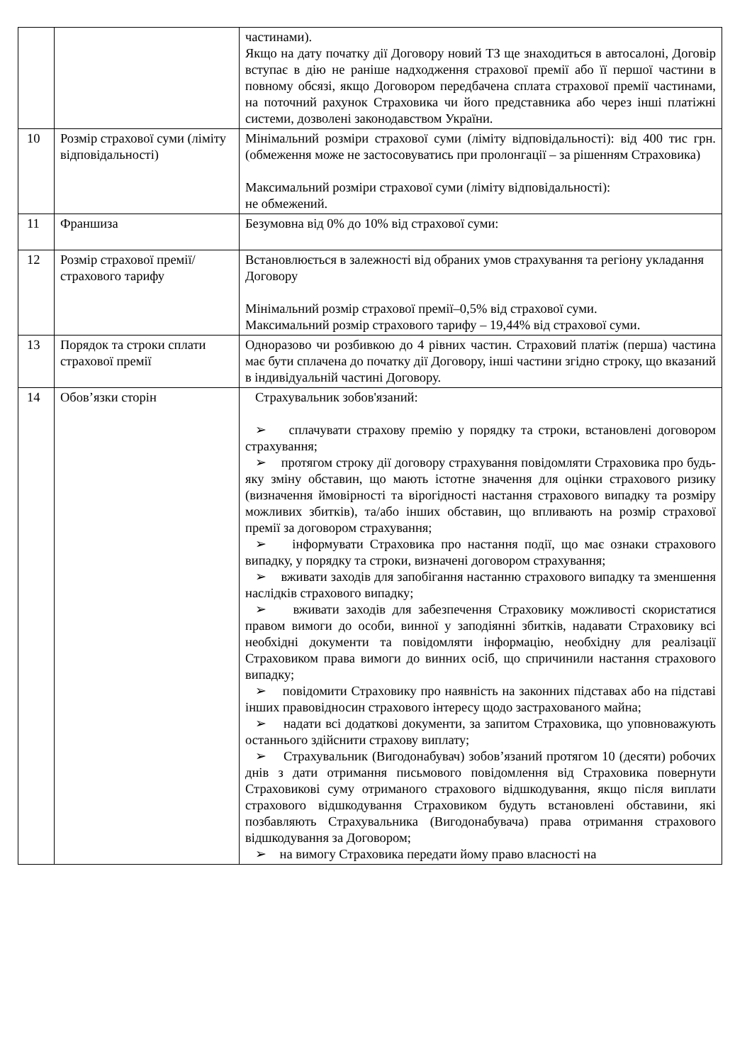| | | частинами). Якщо на дату початку дії Договору новий ТЗ ще знаходиться в автосалоні, Договір вступає в дію не раніше надходження страхової премії або її першої частини в повному обсязі, якщо Договором передбачена сплата страхової премії частинами, на поточний рахунок Страховика чи його представника або через інші платіжні системи, дозволені законодавством України. |
| 10 | Розмір страхової суми (ліміту відповідальності) | Мінімальний розміри страхової суми (ліміту відповідальності): від 400 тис грн.(обмеження може не застосовуватись при пролонгації – за рішенням Страховика) Максимальний розміри страхової суми (ліміту відповідальності): не обмежений. |
| 11 | Франшиза | Безумовна від 0% до 10% від страхової суми: |
| 12 | Розмір страхової премії/ страхового тарифу | Встановлюється в залежності від обраних умов страхування та регіону укладання Договору Мінімальний розмір страхової премії–0,5% від страхової суми. Максимальний розмір страхового тарифу – 19,44% від страхової суми. |
| 13 | Порядок та строки сплати страхової премії | Одноразово чи розбивкою до 4 рівних частин. Страховий платіж (перша) частина має бути сплачена до початку дії Договору, інші частини згідно строку, що вказаний в індивідуальній частині Договору. |
| 14 | Обов’язки сторін | Страхувальник зобов'язаний: ➢ сплачувати страхову премію у порядку та строки, встановлені договором страхування; ➢ протягом строку дії договору страхування повідомляти Страховика про будь-яку зміну обставин, що мають істотне значення для оцінки страхового ризику (визначення ймовірності та вірогідності настання страхового випадку та розміру можливих збитків), та/або інших обставин, що впливають на розмір страхової премії за договором страхування; ➢ інформувати Страховика про настання події, що має ознаки страхового випадку, у порядку та строки, визначені договором страхування; ➢ вживати заходів для запобігання настанню страхового випадку та зменшення наслідків страхового випадку; ➢ вживати заходів для забезпечення Страховику можливості скористатися правом вимоги до особи, винної у заподіянні збитків, надавати Страховику всі необхідні документи та повідомляти інформацію, необхідну для реалізації Страховиком права вимоги до винних осіб, що спричинили настання страхового випадку; ➢ повідомити Страховику про наявність на законних підставах або на підставі інших правовідносин страхового інтересу щодо застрахованого майна; ➢ надати всі додаткові документи, за запитом Страховика, що уповноважують останнього здійснити страхову виплату; ➢ Страхувальник (Вигодонабувач) зобов’язаний протягом 10 (десяти) робочих днів з дати отримання письмового повідомлення від Страховика повернути Страховикові суму отриманого страхового відшкодування, якщо після виплати страхового відшкодування Страховиком будуть встановлені обставини, які позбавляють Страхувальника (Вигодонабувача) права отримання страхового відшкодування за Договором; ➢ на вимогу Страховика передати йому право власності на |